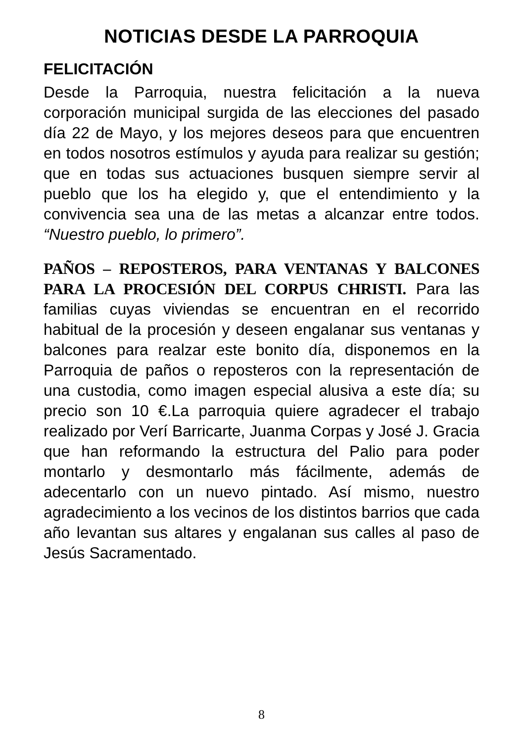NOTICIAS DESDE LA PARROQUIA
FELICITACIÓN
Desde la Parroquia, nuestra felicitación a la nueva corporación municipal surgida de las elecciones del pasado día 22 de Mayo, y los mejores deseos para que encuentren en todos nosotros estímulos y ayuda para realizar su gestión; que en todas sus actuaciones busquen siempre servir al pueblo que los ha elegido y, que el entendimiento y la convivencia sea una de las metas a alcanzar entre todos. “Nuestro pueblo, lo primero”.
PAÑOS – REPOSTEROS, PARA VENTANAS Y BALCONES PARA LA PROCESIÓN DEL CORPUS CHRISTI. Para las familias cuyas viviendas se encuentran en el recorrido habitual de la procesión y deseen engalanar sus ventanas y balcones para realzar este bonito día, disponemos en la Parroquia de paños o reposteros con la representación de una custodia, como imagen especial alusiva a este día; su precio son 10 €.La parroquia quiere agradecer el trabajo realizado por Verí Barricarte, Juanma Corpas y José J. Gracia que han reformando la estructura del Palio para poder montarlo y desmontarlo más fácilmente, además de adecentarlo con un nuevo pintado. Así mismo, nuestro agradecimiento a los vecinos de los distintos barrios que cada año levantan sus altares y engalanan sus calles al paso de Jesús Sacramentado.
8